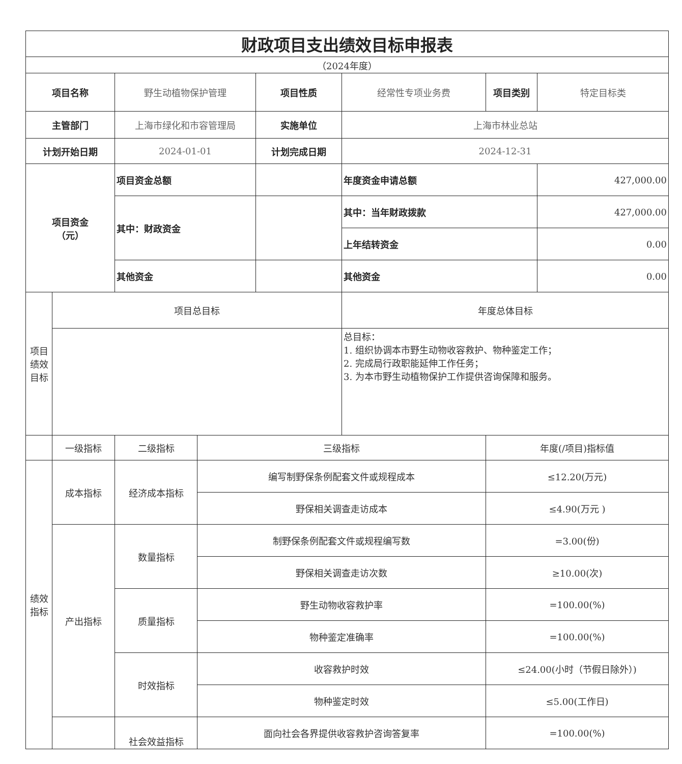| 财政项目支出绩效目标申报表 | | | | | | | |
| （2024年度） | | | | | | | |
| 项目名称 | | 野生动植物保护管理 | | 项目性质 | 经常性专项业务费 | 项目类别 | 特定目标类 |
| 主管部门 | | 上海市绿化和市容管理局 | | 实施单位 | 上海市林业总站 | | |
| 计划开始日期 | | 2024-01-01 | | 计划完成日期 | 2024-12-31 | | |
| 项目资金 （元） | | 项目资金总额 | | | 年度资金申请总额 | | 427,000.00 |
| | | 其中：财政资金 | | | 其中：当年财政拨款 | | 427,000.00 |
| | | | | | 上年结转资金 | | 0.00 |
| | | 其他资金 | | | 其他资金 | | 0.00 |
| 项目 绩效 目标 | 项目总目标 | | | | 年度总体目标 | | |
| | | | | | 总目标： 1. 组织协调本市野生动物收容救护、物种鉴定工作； 2. 完成局行政职能延伸工作任务； 3. 为本市野生动植物保护工作提供咨询保障和服务。 | | |
| | 一级指标 | 二级指标 | 三级指标 | | | 年度(/项目)指标值 | |
| 绩效 指标 | 成本指标 | 经济成本指标 | 编写制野保条例配套文件或规程成本 | | | ≤12.20(万元) | |
| | | | 野保相关调查走访成本 | | | ≤4.90(万元 ) | |
| | 产出指标 | 数量指标 | 制野保条例配套文件或规程编写数 | | | =3.00(份) | |
| | | | 野保相关调查走访次数 | | | ≥10.00(次) | |
| | | 质量指标 | 野生动物收容救护率 | | | =100.00(%) | |
| | | | 物种鉴定准确率 | | | =100.00(%) | |
| | | 时效指标 | 收容救护时效 | | | ≤24.00(小时（节假日除外）) | |
| | | | 物种鉴定时效 | | | ≤5.00(工作日) | |
| | | 社会效益指标 | 面向社会各界提供收容救护咨询答复率 | | | =100.00(%) | |